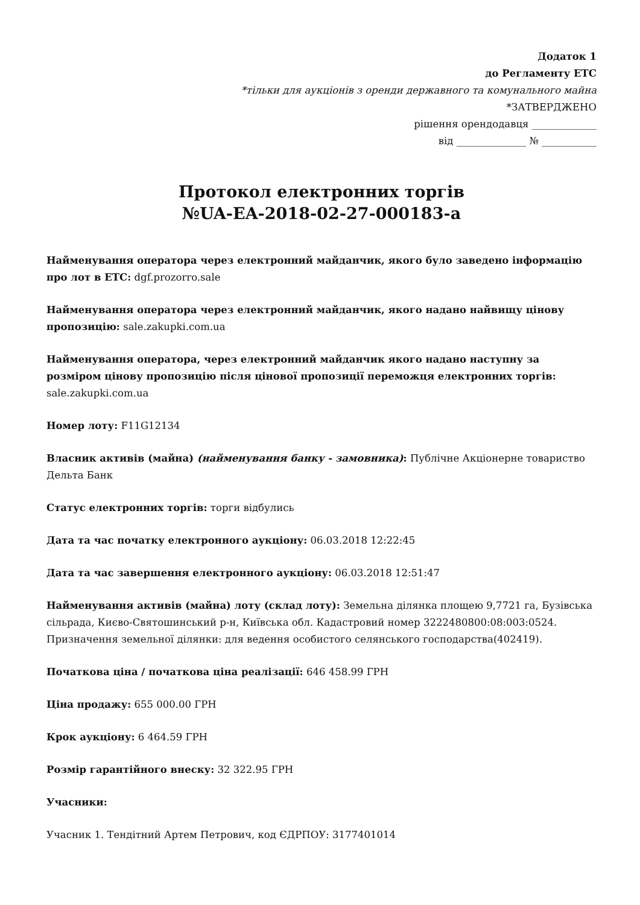Додаток 1
до Регламенту ЕТС
*тільки для аукціонів з оренди державного та комунального майна
*ЗАТВЕРДЖЕНО
рішення орендодавця _____________
від ______________ № ___________
Протокол електронних торгів
№UA-EA-2018-02-27-000183-a
Найменування оператора через електронний майданчик, якого було заведено інформацію про лот в ЕТС: dgf.prozorro.sale
Найменування оператора через електронний майданчик, якого надано найвищу цінову пропозицію: sale.zakupki.com.ua
Найменування оператора, через електронний майданчик якого надано наступну за розміром цінову пропозицію після цінової пропозиції переможця електронних торгів: sale.zakupki.com.ua
Номер лоту: F11G12134
Власник активів (майна) (найменування банку - замовника): Публічне Акціонерне товариство Дельта Банк
Статус електронних торгів: торги відбулись
Дата та час початку електронного аукціону: 06.03.2018 12:22:45
Дата та час завершення електронного аукціону: 06.03.2018 12:51:47
Найменування активів (майна) лоту (склад лоту): Земельна ділянка площею 9,7721 га, Бузівська сільрада, Києво-Святошинський р-н, Київська обл. Кадастровий номер 3222480800:08:003:0524. Призначення земельної ділянки: для ведення особистого селянського господарства(402419).
Початкова ціна / початкова ціна реалізації: 646 458.99 ГРН
Ціна продажу: 655 000.00 ГРН
Крок аукціону: 6 464.59 ГРН
Розмір гарантійного внеску: 32 322.95 ГРН
Учасники:
Учасник 1. Тендітний Артем Петрович, код ЄДРПОУ: 3177401014